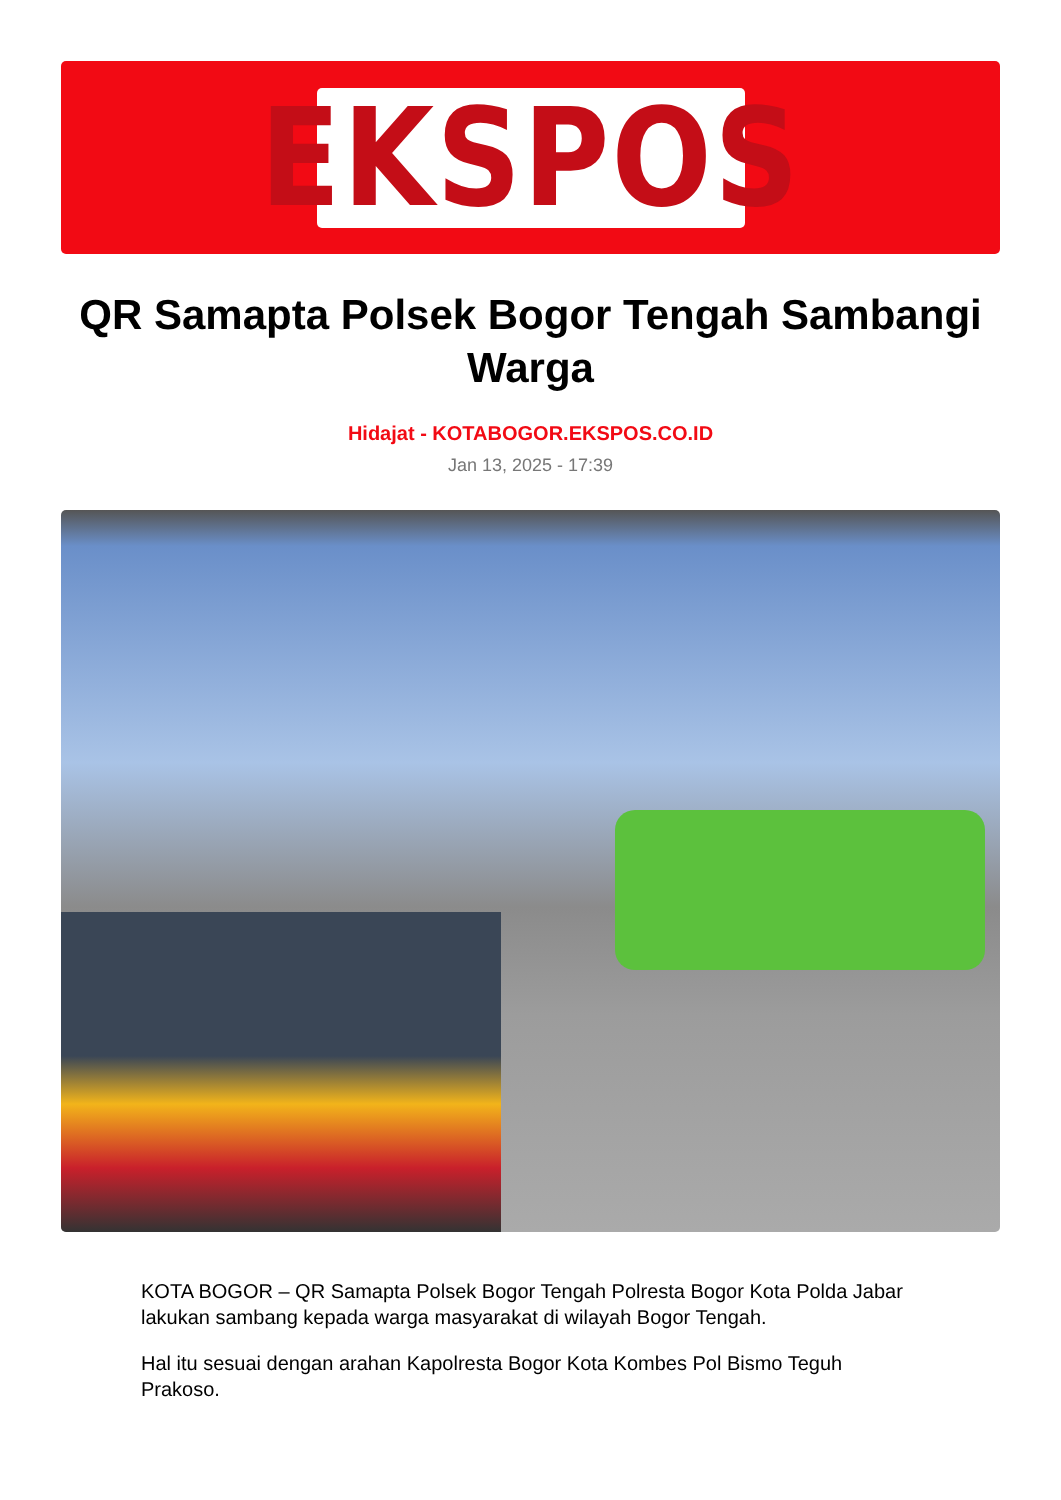EKSPOS
QR Samapta Polsek Bogor Tengah Sambangi Warga
Hidajat - KOTABOGOR.EKSPOS.CO.ID
Jan 13, 2025 - 17:39
KOTA BOGOR – QR Samapta Polsek Bogor Tengah Polresta Bogor Kota Polda Jabar lakukan sambang kepada warga masyarakat di wilayah Bogor Tengah.
Hal itu sesuai dengan arahan Kapolresta Bogor Kota Kombes Pol Bismo Teguh Prakoso.